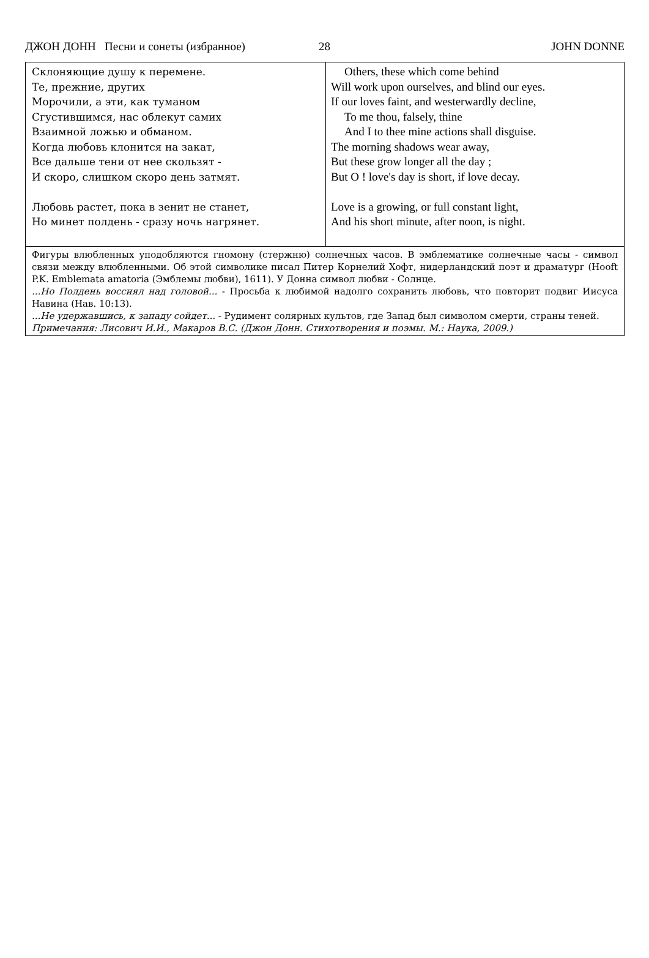ДЖОН ДОНН Песни и сонеты (избранное) 28 JOHN DONNE
| Склоняющие душу к перемене. Те, прежние, других Морочили, а эти, как туманом Сгустившимся, нас облекут самих Взаимной ложью и обманом. Когда любовь клонится на закат, Все дальше тени от нее скользят - И скоро, слишком скоро день затмят. Любовь растет, пока в зенит не станет, Но минет полдень - сразу ночь нагрянет. | Others, these which come behind Will work upon ourselves, and blind our eyes. If our loves faint, and westerwardly decline, To me thou, falsely, thine And I to thee mine actions shall disguise. The morning shadows wear away, But these grow longer all the day ; But O ! love's day is short, if love decay. Love is a growing, or full constant light, And his short minute, after noon, is night. |
| Фигуры влюбленных уподобляются гномону (стержню) солнечных часов. В эмблематике солнечные часы - символ связи между влюбленными. Об этой символике писал Питер Корнелий Хофт, нидерландский поэт и драматург (Hooft P.K. Emblemata amatoria (Эмблемы любви), 1611). У Донна символ любви - Солнце. ...Но Полдень воссиял над головой... - Просьба к любимой надолго сохранить любовь, что повторит подвиг Иисуса Навина (Нав. 10:13). ...Не удержавшись, к западу сойдет... - Рудимент солярных культов, где Запад был символом смерти, страны теней. Примечания: Лисович И.И., Макаров В.С. (Джон Донн. Стихотворения и поэмы. М.: Наука, 2009.) | |